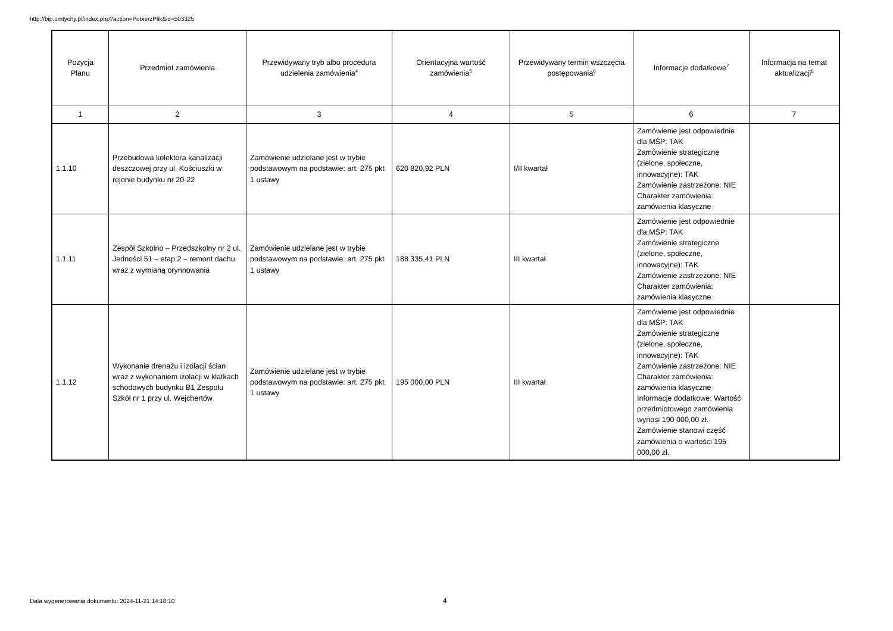http://bip.umtychy.pl/index.php?action=PobierzPlik&id=503325
| Pozycja Planu | Przedmiot zamówienia | Przewidywany tryb albo procedura udzielenia zamówienia<sup>4</sup> | Orientacyjna wartość zamówienia<sup>5</sup> | Przewidywany termin wszczęcia postępowania<sup>6</sup> | Informacje dodatkowe<sup>7</sup> | Informacja na temat aktualizacji<sup>8</sup> |
| --- | --- | --- | --- | --- | --- | --- |
| 1 | 2 | 3 | 4 | 5 | 6 | 7 |
| 1.1.10 | Przebudowa kolektora kanalizacji deszczowej przy ul. Kościuszki w rejonie budynku nr 20-22 | Zamówienie udzielane jest w trybie podstawowym na podstawie: art. 275 pkt 1 ustawy | 620 820,92 PLN | I/II kwartał | Zamówienie jest odpowiednie dla MŚP: TAK Zamówienie strategiczne (zielone, społeczne, innowacyjne): TAK Zamówienie zastrzeżone: NIE Charakter zamówienia: zamówienia klasyczne | |
| 1.1.11 | Zespół Szkolno – Przedszkolny nr 2 ul. Jedności 51 – etap 2 – remont dachu wraz z wymianą orynnowania | Zamówienie udzielane jest w trybie podstawowym na podstawie: art. 275 pkt 1 ustawy | 188 335,41 PLN | III kwartał | Zamówienie jest odpowiednie dla MŚP: TAK Zamówienie strategiczne (zielone, społeczne, innowacyjne): TAK Zamówienie zastrzeżone: NIE Charakter zamówienia: zamówienia klasyczne | |
| 1.1.12 | Wykonanie drenażu i izolacji ścian wraz z wykonaniem izolacji w klatkach schodowych budynku B1 Zespołu Szkół nr 1 przy ul. Wejchertów | Zamówienie udzielane jest w trybie podstawowym na podstawie: art. 275 pkt 1 ustawy | 195 000,00 PLN | III kwartał | Zamówienie jest odpowiednie dla MŚP: TAK Zamówienie strategiczne (zielone, społeczne, innowacyjne): TAK Zamówienie zastrzeżone: NIE Charakter zamówienia: zamówienia klasyczne Informacje dodatkowe: Wartość przedmiotowego zamówienia wynosi 190 000,00 zł. Zamówienie stanowi część zamówienia o wartości 195 000,00 zł. | |
Data wygenerowania dokumentu: 2024-11-21 14:18:10
4